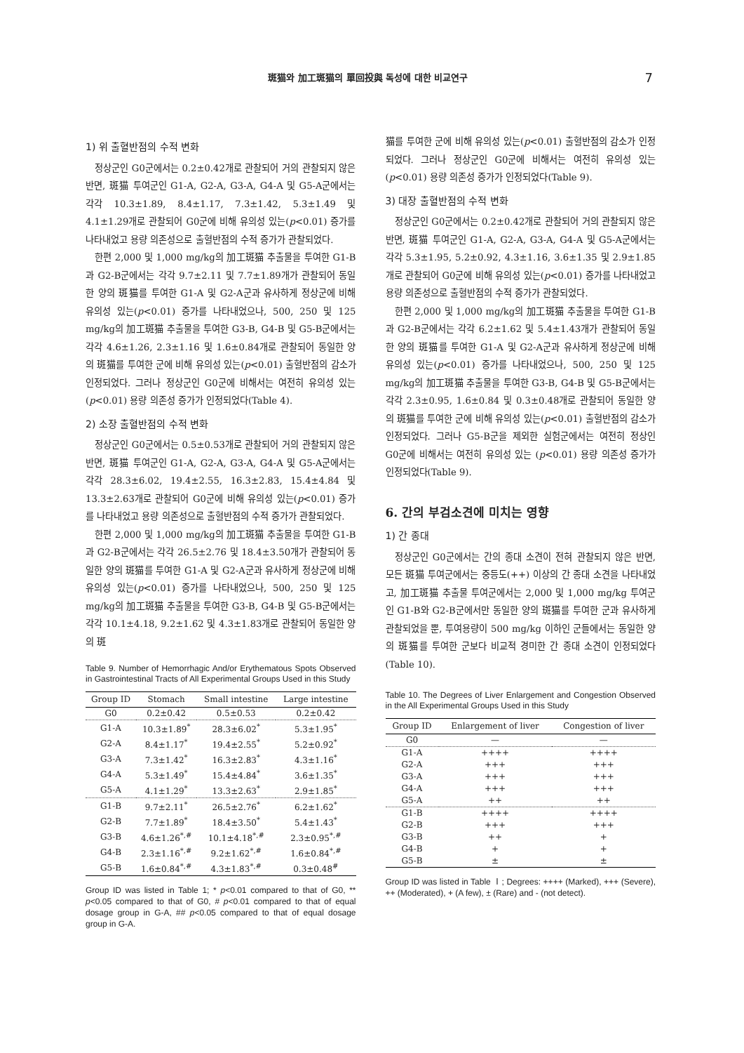斑猫와 加工斑猫의 單回投與 독성에 대한 비교연구 7
1) 위 출혈반점의 수적 변화
정상군인 G0군에서는 0.2±0.42개로 관찰되어 거의 관찰되지 않은 반면, 斑猫 투여군인 G1-A, G2-A, G3-A, G4-A 및 G5-A군에서는 각각 10.3±1.89, 8.4±1.17, 7.3±1.42, 5.3±1.49 및 4.1±1.29개로 관찰되어 G0군에 비해 유의성 있는(p<0.01) 증가를 나타내었고 용량 의존성으로 출혈반점의 수적 증가가 관찰되었다.
한편 2,000 및 1,000 mg/kg의 加工斑猫 추출물을 투여한 G1-B과 G2-B군에서는 각각 9.7±2.11 및 7.7±1.89개가 관찰되어 동일한 양의 斑猫를 투여한 G1-A 및 G2-A군과 유사하게 정상군에 비해 유의성 있는(p<0.01) 증가를 나타내었으나, 500, 250 및 125 mg/kg의 加工斑猫 추출물을 투여한 G3-B, G4-B 및 G5-B군에서는 각각 4.6±1.26, 2.3±1.16 및 1.6±0.84개로 관찰되어 동일한 양의 斑猫를 투여한 군에 비해 유의성 있는(p<0.01) 출혈반점의 감소가 인정되었다. 그러나 정상군인 G0군에 비해서는 여전히 유의성 있는(p<0.01) 용량 의존성 증가가 인정되었다(Table 4).
2) 소장 출혈반점의 수적 변화
정상군인 G0군에서는 0.5±0.53개로 관찰되어 거의 관찰되지 않은 반면, 斑猫 투여군인 G1-A, G2-A, G3-A, G4-A 및 G5-A군에서는 각각 28.3±6.02, 19.4±2.55, 16.3±2.83, 15.4±4.84 및 13.3±2.63개로 관찰되어 G0군에 비해 유의성 있는(p<0.01) 증가를 나타내었고 용량 의존성으로 출혈반점의 수적 증가가 관찰되었다.
한편 2,000 및 1,000 mg/kg의 加工斑猫 추출물을 투여한 G1-B과 G2-B군에서는 각각 26.5±2.76 및 18.4±3.50개가 관찰되어 동일한 양의 斑猫를 투여한 G1-A 및 G2-A군과 유사하게 정상군에 비해 유의성 있는(p<0.01) 증가를 나타내었으나, 500, 250 및 125 mg/kg의 加工斑猫 추출물을 투여한 G3-B, G4-B 및 G5-B군에서는 각각 10.1±4.18, 9.2±1.62 및 4.3±1.83개로 관찰되어 동일한 양의 斑
Table 9. Number of Hemorrhagic And/or Erythematous Spots Observed in Gastrointestinal Tracts of All Experimental Groups Used in this Study
| Group ID | Stomach | Small intestine | Large intestine |
| --- | --- | --- | --- |
| G0 | 0.2±0.42 | 0.5±0.53 | 0.2±0.42 |
| G1-A | 10.3±1.89<sup>*</sup> | 28.3±6.02<sup>*</sup> | 5.3±1.95<sup>*</sup> |
| G2-A | 8.4±1.17<sup>*</sup> | 19.4±2.55<sup>*</sup> | 5.2±0.92<sup>*</sup> |
| G3-A | 7.3±1.42<sup>*</sup> | 16.3±2.83<sup>*</sup> | 4.3±1.16<sup>*</sup> |
| G4-A | 5.3±1.49<sup>*</sup> | 15.4±4.84<sup>*</sup> | 3.6±1.35<sup>*</sup> |
| G5-A | 4.1±1.29<sup>*</sup> | 13.3±2.63<sup>*</sup> | 2.9±1.85<sup>*</sup> |
| G1-B | 9.7±2.11<sup>*</sup> | 26.5±2.76<sup>*</sup> | 6.2±1.62<sup>*</sup> |
| G2-B | 7.7±1.89<sup>*</sup> | 18.4±3.50<sup>*</sup> | 5.4±1.43<sup>*</sup> |
| G3-B | 4.6±1.26<sup>*,#</sup> | 10.1±4.18<sup>*,#</sup> | 2.3±0.95<sup>*,#</sup> |
| G4-B | 2.3±1.16<sup>*,#</sup> | 9.2±1.62<sup>*,#</sup> | 1.6±0.84<sup>*,#</sup> |
| G5-B | 1.6±0.84<sup>*,#</sup> | 4.3±1.83<sup>*,#</sup> | 0.3±0.48<sup>#</sup> |
Group ID was listed in Table 1; * p<0.01 compared to that of G0, ** p<0.05 compared to that of G0, # p<0.01 compared to that of equal dosage group in G-A, ## p<0.05 compared to that of equal dosage group in G-A.
猫를 투여한 군에 비해 유의성 있는(p<0.01) 출혈반점의 감소가 인정되었다. 그러나 정상군인 G0군에 비해서는 여전히 유의성 있는(p<0.01) 용량 의존성 증가가 인정되었다(Table 9).
3) 대장 출혈반점의 수적 변화
정상군인 G0군에서는 0.2±0.42개로 관찰되어 거의 관찰되지 않은 반면, 斑猫 투여군인 G1-A, G2-A, G3-A, G4-A 및 G5-A군에서는 각각 5.3±1.95, 5.2±0.92, 4.3±1.16, 3.6±1.35 및 2.9±1.85개로 관찰되어 G0군에 비해 유의성 있는(p<0.01) 증가를 나타내었고 용량 의존성으로 출혈반점의 수적 증가가 관찰되었다.
한편 2,000 및 1,000 mg/kg의 加工斑猫 추출물을 투여한 G1-B과 G2-B군에서는 각각 6.2±1.62 및 5.4±1.43개가 관찰되어 동일한 양의 斑猫를 투여한 G1-A 및 G2-A군과 유사하게 정상군에 비해 유의성 있는(p<0.01) 증가를 나타내었으나, 500, 250 및 125 mg/kg의 加工斑猫 추출물을 투여한 G3-B, G4-B 및 G5-B군에서는 각각 2.3±0.95, 1.6±0.84 및 0.3±0.48개로 관찰되어 동일한 양의 斑猫를 투여한 군에 비해 유의성 있는(p<0.01) 출혈반점의 감소가 인정되었다. 그러나 G5-B군을 제외한 실험군에서는 여전히 정상인 G0군에 비해서는 여전히 유의성 있는 (p<0.01) 용량 의존성 증가가 인정되었다(Table 9).
6. 간의 부검소견에 미치는 영향
1) 간 종대
정상군인 G0군에서는 간의 종대 소견이 전혀 관찰되지 않은 반면, 모든 斑猫 투여군에서는 중등도(++) 이상의 간 종대 소견을 나타내었고, 加工斑猫 추출물 투여군에서는 2,000 및 1,000 mg/kg 투여군인 G1-B와 G2-B군에서만 동일한 양의 斑猫를 투여한 군과 유사하게 관찰되었을 뿐, 투여용량이 500 mg/kg 이하인 군들에서는 동일한 양의 斑猫를 투여한 군보다 비교적 경미한 간 종대 소견이 인정되었다(Table 10).
Table 10. The Degrees of Liver Enlargement and Congestion Observed in the All Experimental Groups Used in this Study
| Group ID | Enlargement of liver | Congestion of liver |
| --- | --- | --- |
| G0 | — | — |
| G1-A | ++++ | ++++ |
| G2-A | +++ | +++ |
| G3-A | +++ | +++ |
| G4-A | +++ | +++ |
| G5-A | ++ | ++ |
| G1-B | ++++ | ++++ |
| G2-B | +++ | +++ |
| G3-B | ++ | + |
| G4-B | + | + |
| G5-B | ± | ± |
Group ID was listed in Table Ⅰ; Degrees: ++++ (Marked), +++ (Severe), ++ (Moderated), + (A few), ± (Rare) and - (not detect).